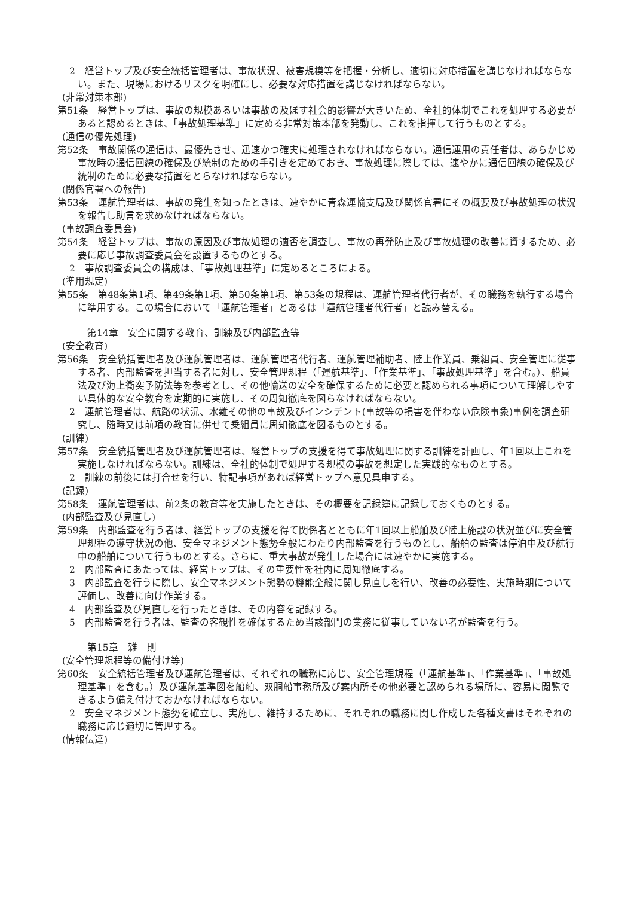2　経営トップ及び安全統括管理者は、事故状況、被害規模等を把握・分析し、適切に対応措置を講じなければならない。また、現場におけるリスクを明確にし、必要な対応措置を講じなければならない。
(非常対策本部)
第51条　経営トップは、事故の規模あるいは事故の及ぼす社会的影響が大きいため、全社的体制でこれを処理する必要があると認めるときは、「事故処理基準」に定める非常対策本部を発動し、これを指揮して行うものとする。
(通信の優先処理)
第52条　事故関係の通信は、最優先させ、迅速かつ確実に処理されなければならない。通信運用の責任者は、あらかじめ事故時の通信回線の確保及び統制のための手引きを定めておき、事故処理に際しては、速やかに通信回線の確保及び統制のために必要な措置をとらなければならない。
(関係官署への報告)
第53条　運航管理者は、事故の発生を知ったときは、速やかに青森運輸支局及び関係官署にその概要及び事故処理の状況を報告し助言を求めなければならない。
(事故調査委員会)
第54条　経営トップは、事故の原因及び事故処理の適否を調査し、事故の再発防止及び事故処理の改善に資するため、必要に応じ事故調査委員会を設置するものとする。
2　事故調査委員会の構成は、「事故処理基準」に定めるところによる。
(準用規定)
第55条　第48条第1項、第49条第1項、第50条第1項、第53条の規程は、運航管理者代行者が、その職務を執行する場合に準用する。この場合において「運航管理者」とあるは「運航管理者代行者」と読み替える。
第14章　安全に関する教育、訓練及び内部監査等
(安全教育)
第56条　安全統括管理者及び運航管理者は、運航管理者代行者、運航管理補助者、陸上作業員、乗組員、安全管理に従事する者、内部監査を担当する者に対し、安全管理規程（「運航基準」、「作業基準」、「事故処理基準」を含む。）、船員法及び海上衝突予防法等を参考とし、その他輸送の安全を確保するために必要と認められる事項について理解しやすい具体的な安全教育を定期的に実施し、その周知徹底を図らなければならない。
2　運航管理者は、航路の状況、水難その他の事故及びインシデント(事故等の損害を伴わない危険事象)事例を調査研究し、随時又は前項の教育に併せて乗組員に周知徹底を図るものとする。
(訓練)
第57条　安全統括管理者及び運航管理者は、経営トップの支援を得て事故処理に関する訓練を計画し、年1回以上これを実施しなければならない。訓練は、全社的体制で処理する規模の事故を想定した実践的なものとする。
2　訓練の前後には打合せを行い、特記事項があれば経営トップへ意見具申する。
(記録)
第58条　運航管理者は、前2条の教育等を実施したときは、その概要を記録簿に記録しておくものとする。
(内部監査及び見直し)
第59条　内部監査を行う者は、経営トップの支援を得て関係者とともに年1回以上船舶及び陸上施設の状況並びに安全管理規程の遵守状況の他、安全マネジメント態勢全般にわたり内部監査を行うものとし、船舶の監査は停泊中及び航行中の船舶について行うものとする。さらに、重大事故が発生した場合には速やかに実施する。
2　内部監査にあたっては、経営トップは、その重要性を社内に周知徹底する。
3　内部監査を行うに際し、安全マネジメント態勢の機能全般に関し見直しを行い、改善の必要性、実施時期について評価し、改善に向け作業する。
4　内部監査及び見直しを行ったときは、その内容を記録する。
5　内部監査を行う者は、監査の客観性を確保するため当該部門の業務に従事していない者が監査を行う。
第15章　雑　則
(安全管理規程等の備付け等)
第60条　安全統括管理者及び運航管理者は、それぞれの職務に応じ、安全管理規程（「運航基準」、「作業基準」、「事故処理基準」を含む。）及び運航基準図を船舶、双胴船事務所及び案内所その他必要と認められる場所に、容易に閲覧できるよう備え付けておかなければならない。
2　安全マネジメント態勢を確立し、実施し、維持するために、それぞれの職務に関し作成した各種文書はそれぞれの職務に応じ適切に管理する。
(情報伝達)